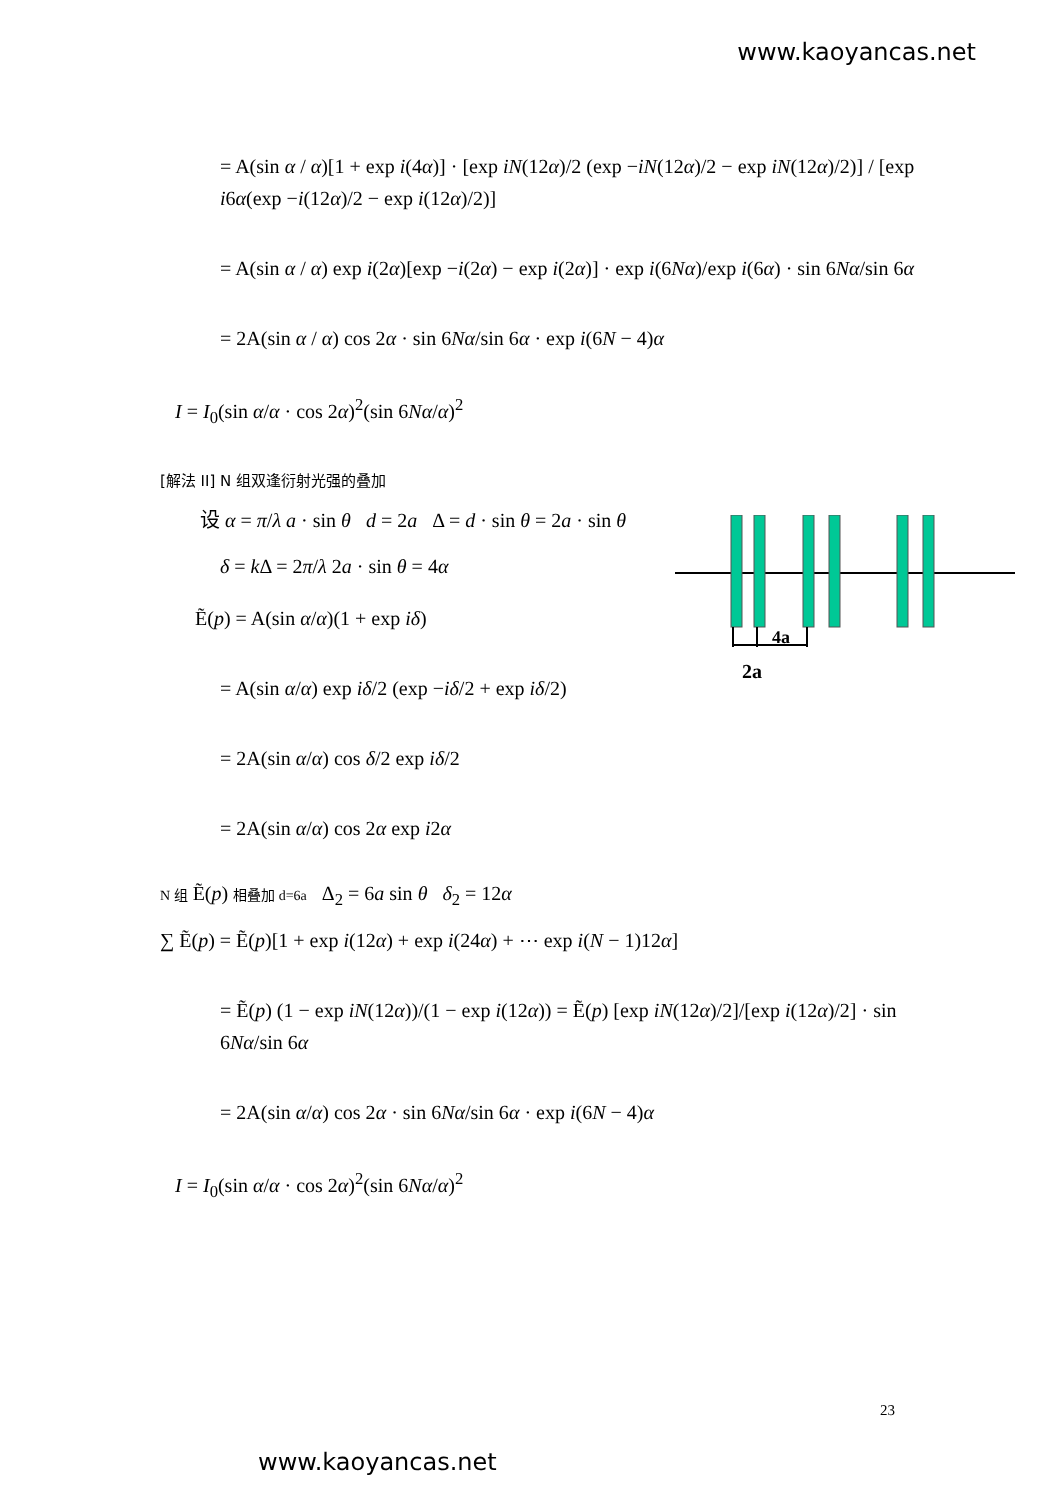www.kaoyancas.net
= A(sin α / α)[1 + exp i(4α)] · [exp iN(12α)/2 (exp −iN(12α)/2 − exp iN(12α)/2)] / [exp i6α(exp −i(12α)/2 − exp i(12α)/2)]
= A(sin α / α) exp i(2α)[exp −i(2α) − exp i(2α)] · exp i(6Nα)/exp i(6α) · sin 6Nα/sin 6α
= 2A(sin α / α) cos 2α · sin 6Nα/sin 6α · exp i(6N − 4)α
I = I<sub>0</sub>(sin α/α · cos 2α)<sup>2</sup>(sin 6Nα/α)<sup>2</sup>
[解法 II] N 组双逢衍射光强的叠加
设 α = π/λ a · sin θ d = 2a Δ = d · sin θ = 2a · sin θ
δ = k Δ = 2π/λ 2a · sin θ = 4α
Ẽ(p) = A(sin α/α)(1 + exp iδ)
= A(sin α/α) exp iδ/2 (exp −iδ/2 + exp iδ/2)
= 2A(sin α/α) cos δ/2 exp iδ/2
= 2A(sin α/α) cos 2α exp i2α
N 组 Ẽ(p) 相叠加 d=6a Δ<sub>2</sub> = 6a sin θ δ<sub>2</sub> = 12α
∑ Ẽ(p) = Ẽ(p)[1 + exp i(12α) + exp i(24α) + ⋯ exp i(N − 1)12α]
= Ẽ(p) (1 − exp iN(12α))/(1 − exp i(12α)) = Ẽ(p) [exp iN(12α)/2]/[exp i(12α)/2] · sin 6Nα/sin 6α
= 2A(sin α/α) cos 2α · sin 6Nα/sin 6α · exp i(6N − 4)α
I = I<sub>0</sub>(sin α/α · cos 2α)<sup>2</sup>(sin 6Nα/α)<sup>2</sup>
4a
2a
23
www.kaoyancas.net